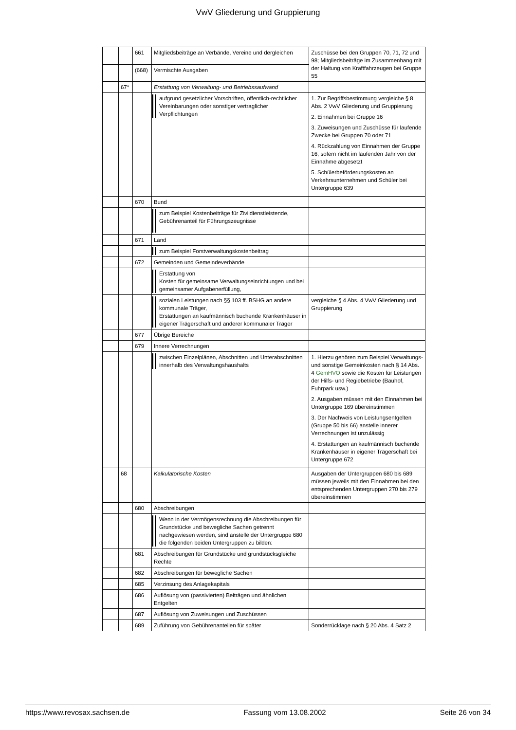VwV Gliederung und Gruppierung
| | | 661 | Mitgliedsbeiträge an Verbände, Vereine und dergleichen | Zuschüsse bei den Gruppen 70, 71, 72 und 98; Mitgliedsbeiträge im Zusammenhang mit der Haltung von Kraftfahrzeugen bei Gruppe 55 |
| | | (668) | Vermischte Ausgaben | |
| | 67* | | Erstattung von Verwaltung- und Betriebssaufwand | |
| | | | aufgrund gesetzlicher Vorschriften, öffentlich-rechtlicher Vereinbarungen oder sonstiger vertraglicher Verpflichtungen | 1. Zur Begriffsbestimmung vergleiche § 8 Abs. 2 VwV Gliederung und Gruppierung 2. Einnahmen bei Gruppe 16 3. Zuweisungen und Zuschüsse für laufende Zwecke bei Gruppen 70 oder 71 4. Rückzahlung von Einnahmen der Gruppe 16, sofern nicht im laufenden Jahr von der Einnahme abgesetzt 5. Schülerbeförderungskosten an Verkehrsunternehmen und Schüler bei Untergruppe 639 |
| | | 670 | Bund | |
| | | | zum Beispiel Kostenbeiträge für Zivildienstleistende, Gebührenanteil für Führungszeugnisse | |
| | | 671 | Land | |
| | | | zum Beispiel Forstverwaltungskostenbeitrag | |
| | | 672 | Gemeinden und Gemeindeverbände | |
| | | | Erstattung von Kosten für gemeinsame Verwaltungseinrichtungen und bei gemeinsamer Aufgabenerfüllung, | |
| | | | sozialen Leistungen nach §§ 103 ff. BSHG an andere kommunale Träger, Erstattungen an kaufmännisch buchende Krankenhäuser in eigener Trägerschaft und anderer kommunaler Träger | vergleiche § 4 Abs. 4 VwV Gliederung und Gruppierung |
| | | 677 | Übrige Bereiche | |
| | | 679 | Innere Verrechnungen | |
| | | | zwischen Einzelplänen, Abschnitten und Unterabschnitten innerhalb des Verwaltungshaushalts | 1. Hierzu gehören zum Beispiel Verwaltungs- und sonstige Gemeinkosten nach § 14 Abs. 4 GemHVO sowie die Kosten für Leistungen der Hilfs- und Regiebetriebe (Bauhof, Fuhrpark usw.) 2. Ausgaben müssen mit den Einnahmen bei Untergruppe 169 übereinstimmen 3. Der Nachweis von Leistungsentgelten (Gruppe 50 bis 66) anstelle innerer Verrechnungen ist unzulässig 4. Erstattungen an kaufmännisch buchende Krankenhäuser in eigener Trägerschaft bei Untergruppe 672 |
| | 68 | | Kalkulatorische Kosten | Ausgaben der Untergruppen 680 bis 689 müssen jeweils mit den Einnahmen bei den entsprechenden Untergruppen 270 bis 279 übereinstimmen |
| | | 680 | Abschreibungen | |
| | | | Wenn in der Vermögensrechnung die Abschreibungen für Grundstücke und bewegliche Sachen getrennt nachgewiesen werden, sind anstelle der Untergruppe 680 die folgenden beiden Untergruppen zu bilden: | |
| | | 681 | Abschreibungen für Grundstücke und grundstücksgleiche Rechte | |
| | | 682 | Abschreibungen für bewegliche Sachen | |
| | | 685 | Verzinsung des Anlagekapitals | |
| | | 686 | Auflösung von (passivierten) Beiträgen und ähnlichen Entgelten | |
| | | 687 | Auflösung von Zuweisungen und Zuschüssen | |
| | | 689 | Zuführung von Gebührenanteilen für später | Sonderrücklage nach § 20 Abs. 4 Satz 2 |
https://www.revosax.sachsen.de Fassung vom 13.08.2002 Seite 26 von 34